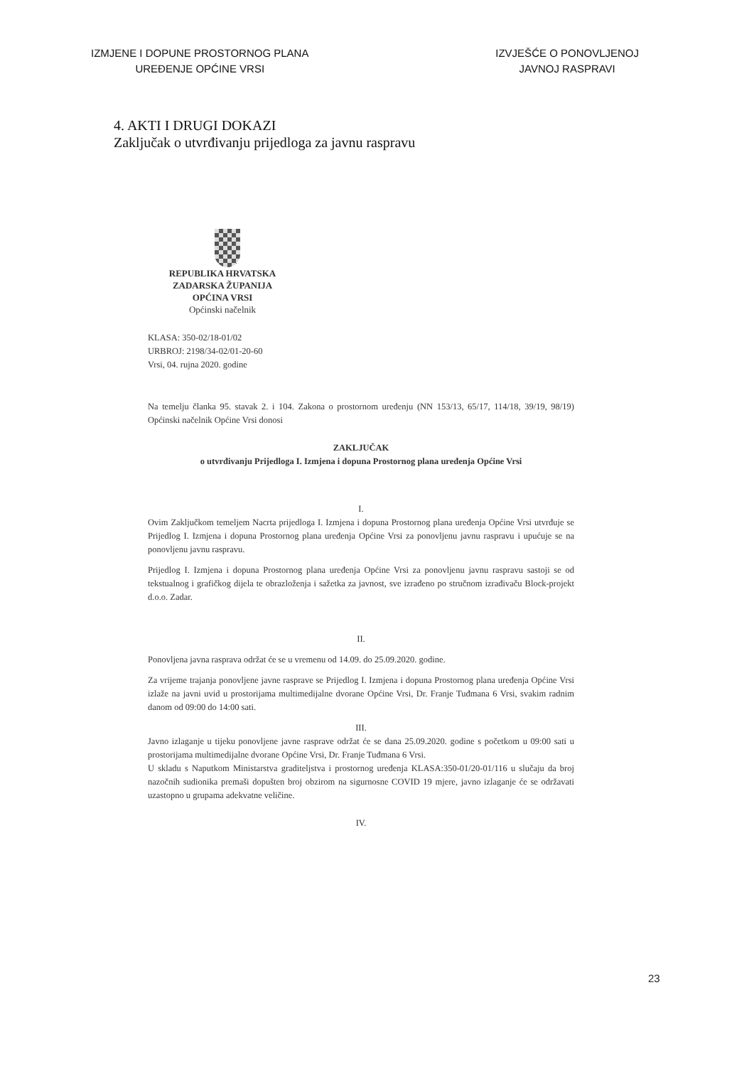IZMJENE I DOPUNE PROSTORNOG PLANA
UREĐENJE OPĆINE VRSI
IZVJEŠĆE O PONOVLJENOJ
JAVNOJ RASPRAVI
4. AKTI I DRUGI DOKAZI
Zaključak o utvrđivanju prijedloga za javnu raspravu
REPUBLIKA HRVATSKA
ZADARSKA ŽUPANIJA
OPĆINA VRSI
Općinski načelnik
KLASA: 350-02/18-01/02
URBROJ: 2198/34-02/01-20-60
Vrsi, 04. rujna 2020. godine
Na temelju članka 95. stavak 2. i 104. Zakona o prostornom uređenju (NN 153/13, 65/17, 114/18, 39/19, 98/19) Općinski načelnik Općine Vrsi donosi
ZAKLJUČAK
o utvrđivanju Prijedloga I. Izmjena i dopuna Prostornog plana uređenja Općine Vrsi
I.
Ovim Zaključkom temeljem Nacrta prijedloga I. Izmjena i dopuna Prostornog plana uređenja Općine Vrsi utvrđuje se Prijedlog I. Izmjena i dopuna Prostornog plana uređenja Općine Vrsi za ponovljenu javnu raspravu i upućuje se na ponovljenu javnu raspravu.
Prijedlog I. Izmjena i dopuna Prostornog plana uređenja Općine Vrsi za ponovljenu javnu raspravu sastoji se od tekstualnog i grafičkog dijela te obrazloženja i sažetka za javnost, sve izrađeno po stručnom izrađivaču Block-projekt d.o.o. Zadar.
II.
Ponovljena javna rasprava održat će se u vremenu od 14.09. do 25.09.2020. godine.
Za vrijeme trajanja ponovljene javne rasprave se Prijedlog I. Izmjena i dopuna Prostornog plana uređenja Općine Vrsi izlaže na javni uvid u prostorijama multimedijalne dvorane Općine Vrsi, Dr. Franje Tuđmana 6 Vrsi, svakim radnim danom od 09:00 do 14:00 sati.
III.
Javno izlaganje u tijeku ponovljene javne rasprave održat će se dana 25.09.2020. godine s početkom u 09:00 sati u prostorijama multimedijalne dvorane Općine Vrsi, Dr. Franje Tuđmana 6 Vrsi.
U skladu s Naputkom Ministarstva graditeljstva i prostornog uređenja KLASA:350-01/20-01/116 u slučaju da broj nazočnih sudionika premaši dopušten broj obzirom na sigurnosne COVID 19 mjere, javno izlaganje će se održavati uzastopno u grupama adekvatne veličine.
IV.
23